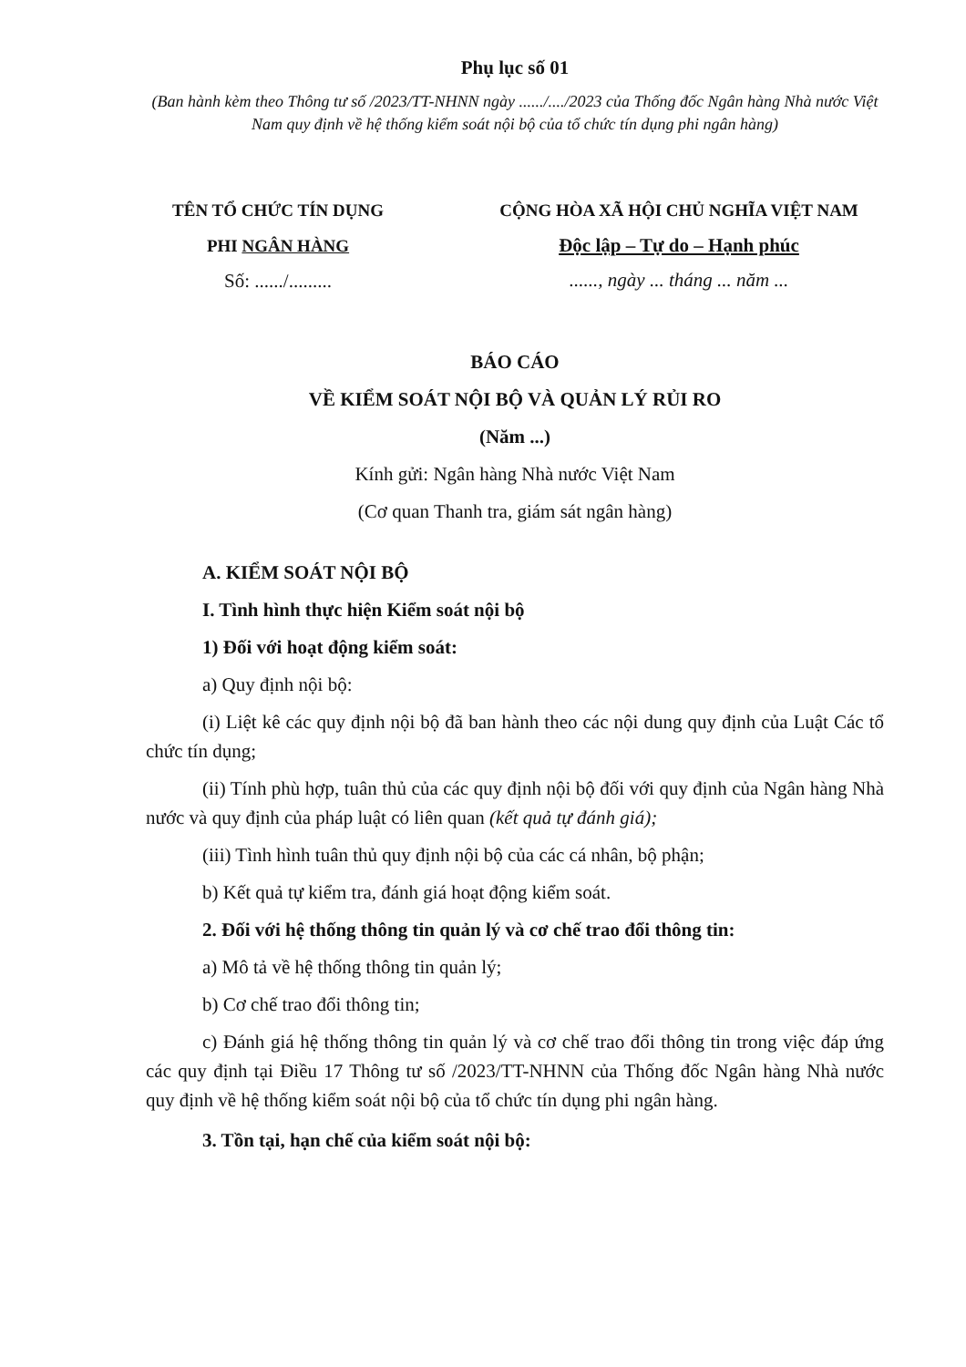Phụ lục số 01
(Ban hành kèm theo Thông tư số /2023/TT-NHNN ngày ....../..../2023 của Thống đốc Ngân hàng Nhà nước Việt Nam quy định về hệ thống kiểm soát nội bộ của tổ chức tín dụng phi ngân hàng)
TÊN TỔ CHỨC TÍN DỤNG
PHI NGÂN HÀNG
Số: ....../.........
CỘNG HÒA XÃ HỘI CHỦ NGHĨA VIỆT NAM
Độc lập – Tự do – Hạnh phúc
......, ngày ... tháng ... năm ...
BÁO CÁO
VỀ KIỂM SOÁT NỘI BỘ VÀ QUẢN LÝ RỦI RO
(Năm ...)
Kính gửi: Ngân hàng Nhà nước Việt Nam
(Cơ quan Thanh tra, giám sát ngân hàng)
A. KIỂM SOÁT NỘI BỘ
I. Tình hình thực hiện Kiểm soát nội bộ
1) Đối với hoạt động kiểm soát:
a) Quy định nội bộ:
(i) Liệt kê các quy định nội bộ đã ban hành theo các nội dung quy định của Luật Các tổ chức tín dụng;
(ii) Tính phù hợp, tuân thủ của các quy định nội bộ đối với quy định của Ngân hàng Nhà nước và quy định của pháp luật có liên quan (kết quả tự đánh giá);
(iii) Tình hình tuân thủ quy định nội bộ của các cá nhân, bộ phận;
b) Kết quả tự kiểm tra, đánh giá hoạt động kiểm soát.
2. Đối với hệ thống thông tin quản lý và cơ chế trao đổi thông tin:
a) Mô tả về hệ thống thông tin quản lý;
b) Cơ chế trao đổi thông tin;
c) Đánh giá hệ thống thông tin quản lý và cơ chế trao đổi thông tin trong việc đáp ứng các quy định tại Điều 17 Thông tư số /2023/TT-NHNN của Thống đốc Ngân hàng Nhà nước quy định về hệ thống kiểm soát nội bộ của tổ chức tín dụng phi ngân hàng.
3. Tồn tại, hạn chế của kiểm soát nội bộ: